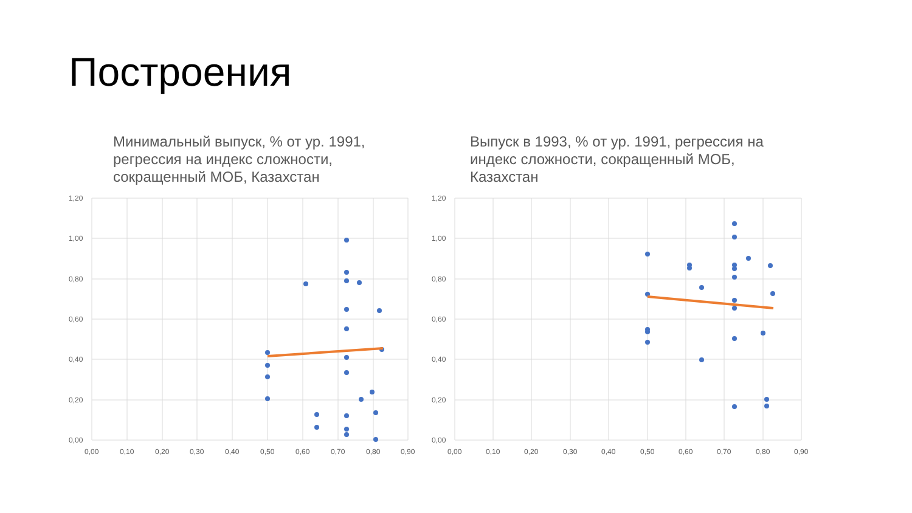Построения
Минимальный выпуск, % от ур. 1991, регрессия на индекс сложности, сокращенный МОБ, Казахстан
1,20
1,00
0,80
0,60
0,40
0,20
0,00
0,00
0,10
0,20
0,30
0,40
0,50
0,60
0,70
0,80
0,90
Выпуск в 1993, % от ур. 1991, регрессия на индекс сложности, сокращенный МОБ, Казахстан
1,20
1,00
0,80
0,60
0,40
0,20
0,00
0,00
0,10
0,20
0,30
0,40
0,50
0,60
0,70
0,80
0,90